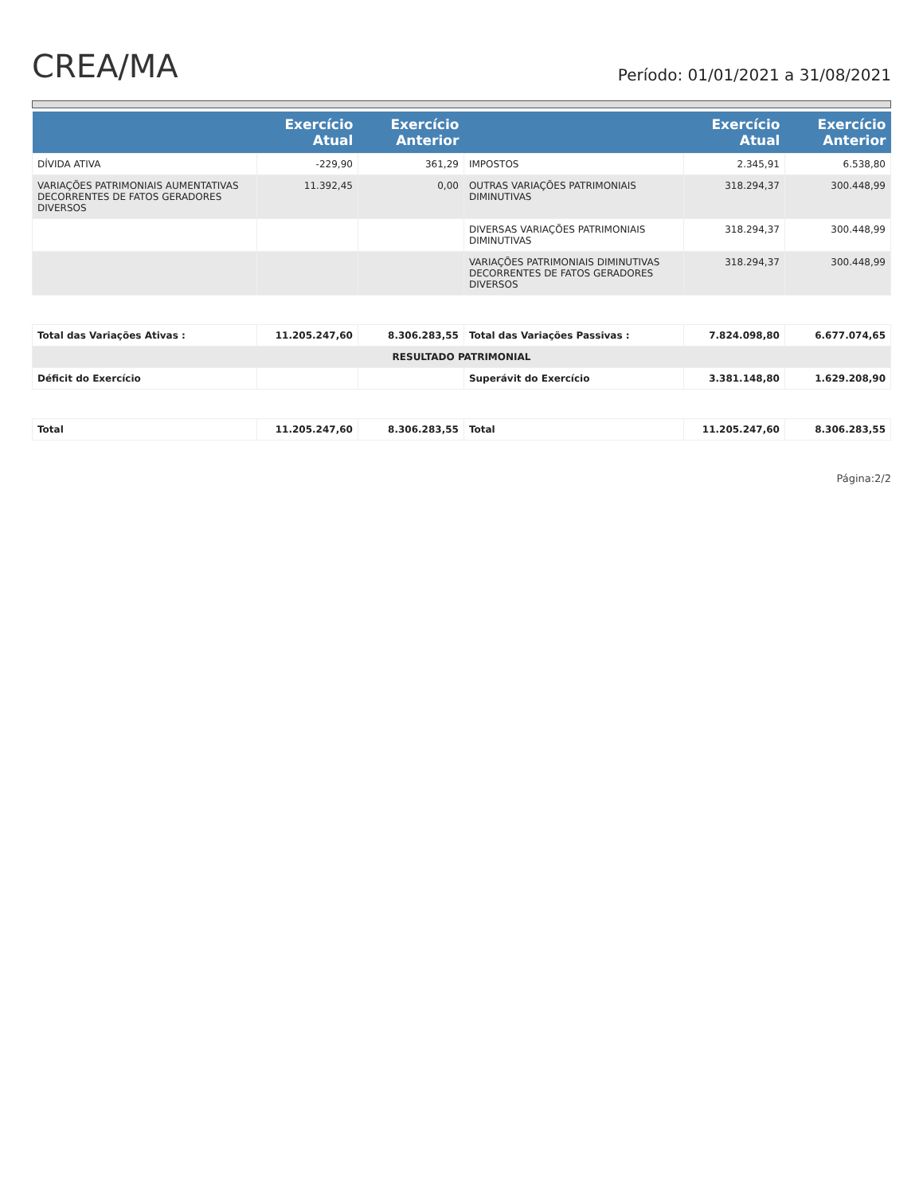CREA/MA
Período: 01/01/2021 a 31/08/2021
| | Exercício Atual | Exercício Anterior | | Exercício Atual | Exercício Anterior |
| --- | --- | --- | --- | --- | --- |
| DÍVIDA ATIVA | -229,90 | 361,29 | IMPOSTOS | 2.345,91 | 6.538,80 |
| VARIAÇÕES PATRIMONIAIS AUMENTATIVAS DECORRENTES DE FATOS GERADORES DIVERSOS | 11.392,45 | 0,00 | OUTRAS VARIAÇÕES PATRIMONIAIS DIMINUTIVAS | 318.294,37 | 300.448,99 |
| | | | DIVERSAS VARIAÇÕES PATRIMONIAIS DIMINUTIVAS | 318.294,37 | 300.448,99 |
| | | | VARIAÇÕES PATRIMONIAIS DIMINUTIVAS DECORRENTES DE FATOS GERADORES DIVERSOS | 318.294,37 | 300.448,99 |
| Total das Variações Ativas : | 11.205.247,60 | 8.306.283,55 | Total das Variações Passivas : | 7.824.098,80 | 6.677.074,65 |
| RESULTADO PATRIMONIAL | | | | | |
| Déficit do Exercício | | | Superávit do Exercício | 3.381.148,80 | 1.629.208,90 |
| Total | 11.205.247,60 | 8.306.283,55 | Total | 11.205.247,60 | 8.306.283,55 |
Página:2/2